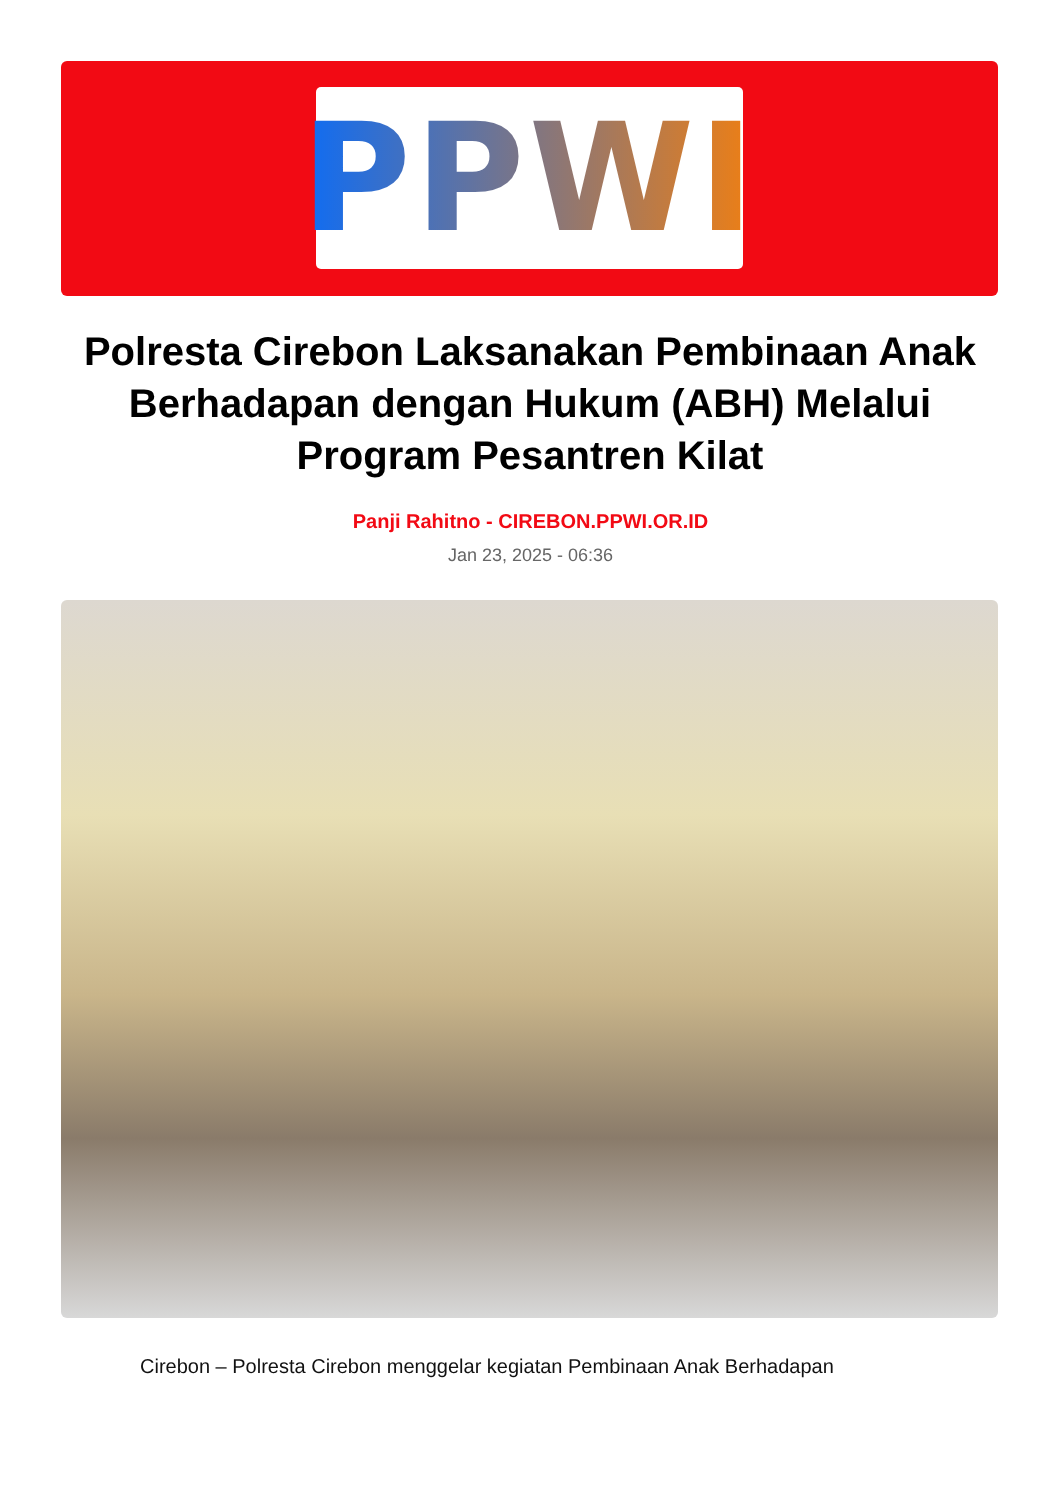PPWI
Polresta Cirebon Laksanakan Pembinaan Anak Berhadapan dengan Hukum (ABH) Melalui Program Pesantren Kilat
Panji Rahitno - CIREBON.PPWI.OR.ID
Jan 23, 2025 - 06:36
Cirebon – Polresta Cirebon menggelar kegiatan Pembinaan Anak Berhadapan